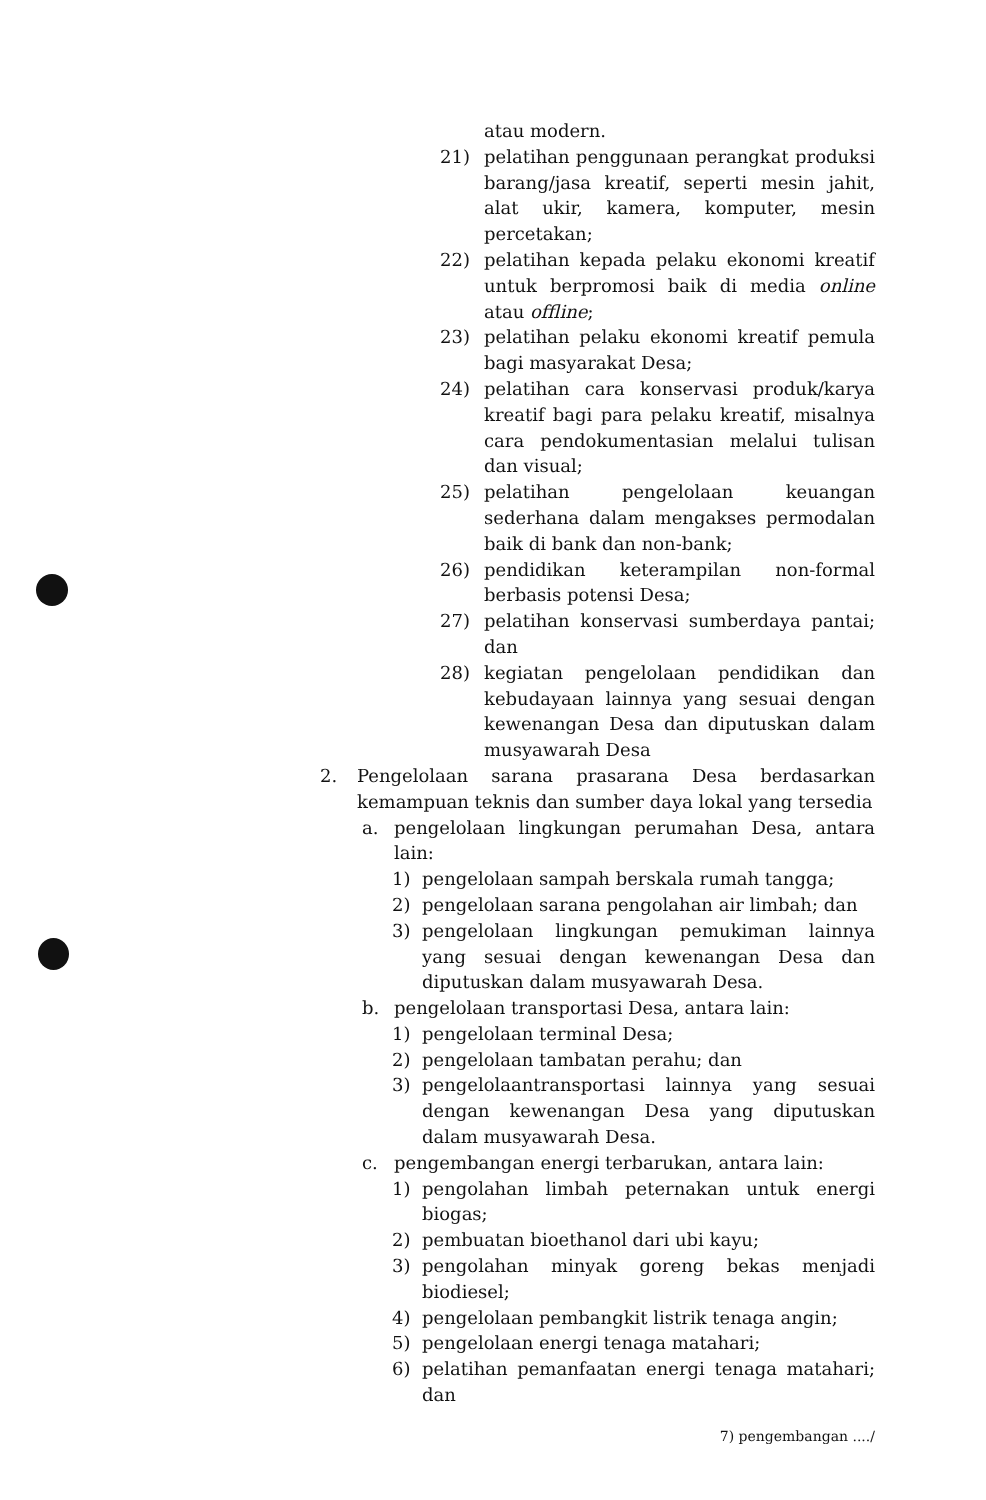atau modern.
21) pelatihan penggunaan perangkat produksi barang/jasa kreatif, seperti mesin jahit, alat ukir, kamera, komputer, mesin percetakan;
22) pelatihan kepada pelaku ekonomi kreatif untuk berpromosi baik di media online atau offline;
23) pelatihan pelaku ekonomi kreatif pemula bagi masyarakat Desa;
24) pelatihan cara konservasi produk/karya kreatif bagi para pelaku kreatif, misalnya cara pendokumentasian melalui tulisan dan visual;
25) pelatihan pengelolaan keuangan sederhana dalam mengakses permodalan baik di bank dan non-bank;
26) pendidikan keterampilan non-formal berbasis potensi Desa;
27) pelatihan konservasi sumberdaya pantai; dan
28) kegiatan pengelolaan pendidikan dan kebudayaan lainnya yang sesuai dengan kewenangan Desa dan diputuskan dalam musyawarah Desa
2. Pengelolaan sarana prasarana Desa berdasarkan kemampuan teknis dan sumber daya lokal yang tersedia
a. pengelolaan lingkungan perumahan Desa, antara lain:
1) pengelolaan sampah berskala rumah tangga;
2) pengelolaan sarana pengolahan air limbah; dan
3) pengelolaan lingkungan pemukiman lainnya yang sesuai dengan kewenangan Desa dan diputuskan dalam musyawarah Desa.
b. pengelolaan transportasi Desa, antara lain:
1) pengelolaan terminal Desa;
2) pengelolaan tambatan perahu; dan
3) pengelolaantransportasi lainnya yang sesuai dengan kewenangan Desa yang diputuskan dalam musyawarah Desa.
c. pengembangan energi terbarukan, antara lain:
1) pengolahan limbah peternakan untuk energi biogas;
2) pembuatan bioethanol dari ubi kayu;
3) pengolahan minyak goreng bekas menjadi biodiesel;
4) pengelolaan pembangkit listrik tenaga angin;
5) pengelolaan energi tenaga matahari;
6) pelatihan pemanfaatan energi tenaga matahari; dan
7) pengembangan ..../